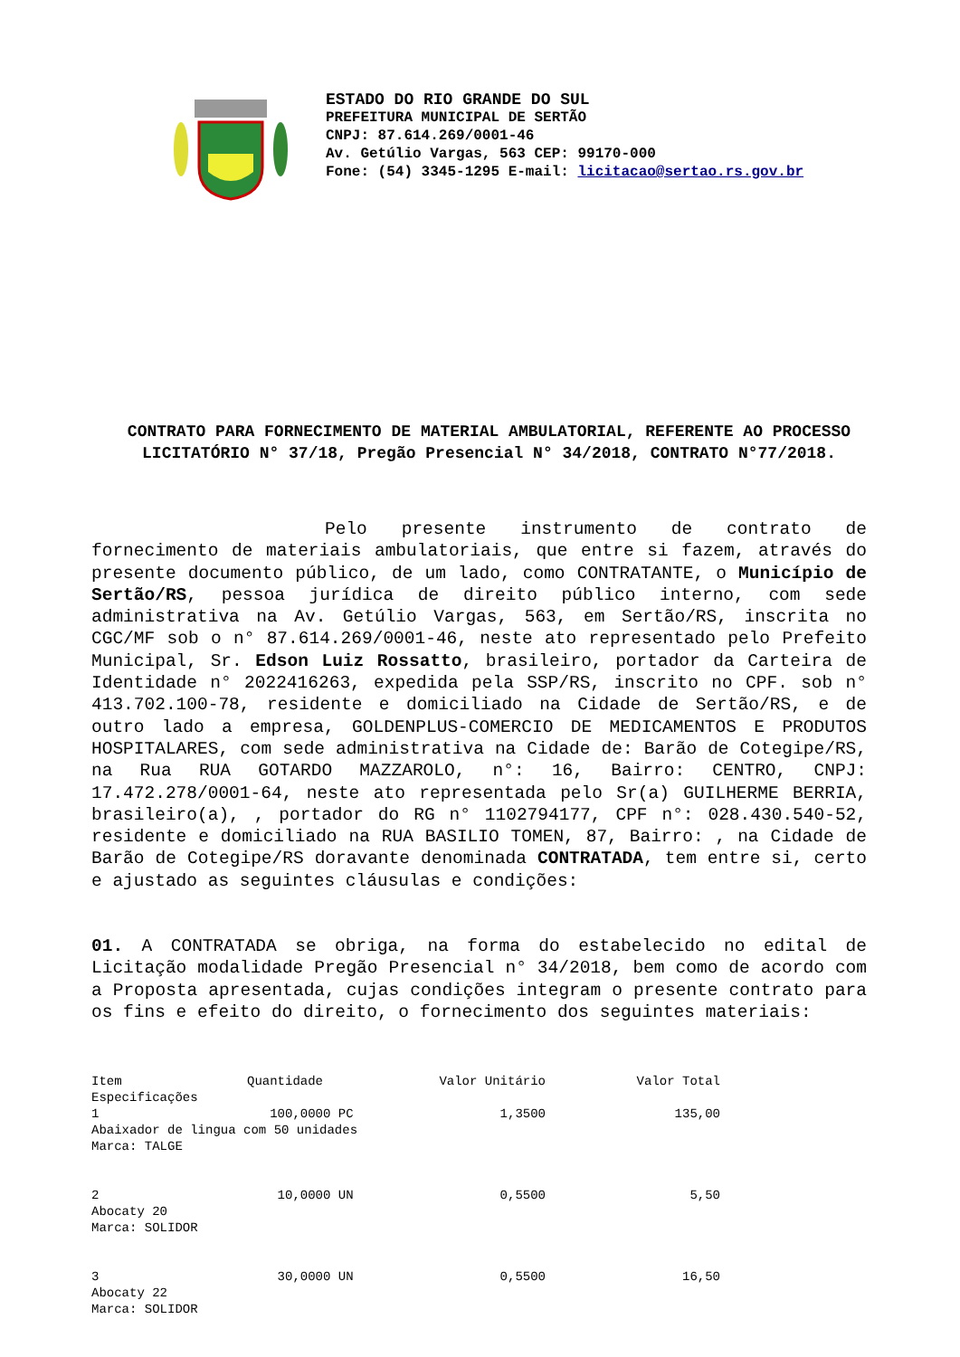ESTADO DO RIO GRANDE DO SUL
PREFEITURA MUNICIPAL DE SERTÃO
CNPJ: 87.614.269/0001-46
Av. Getúlio Vargas, 563 CEP: 99170-000
Fone: (54) 3345-1295 E-mail: licitacao@sertao.rs.gov.br
CONTRATO PARA FORNECIMENTO DE MATERIAL AMBULATORIAL, REFERENTE AO PROCESSO LICITATÓRIO N° 37/18, Pregão Presencial N° 34/2018, CONTRATO N°77/2018.
Pelo presente instrumento de contrato de fornecimento de materiais ambulatoriais, que entre si fazem, através do presente documento público, de um lado, como CONTRATANTE, o Município de Sertão/RS, pessoa jurídica de direito público interno, com sede administrativa na Av. Getúlio Vargas, 563, em Sertão/RS, inscrita no CGC/MF sob o n° 87.614.269/0001-46, neste ato representado pelo Prefeito Municipal, Sr. Edson Luiz Rossatto, brasileiro, portador da Carteira de Identidade n° 2022416263, expedida pela SSP/RS, inscrito no CPF. sob n° 413.702.100-78, residente e domiciliado na Cidade de Sertão/RS, e de outro lado a empresa, GOLDENPLUS-COMERCIO DE MEDICAMENTOS E PRODUTOS HOSPITALARES, com sede administrativa na Cidade de: Barão de Cotegipe/RS, na Rua RUA GOTARDO MAZZAROLO, n°: 16, Bairro: CENTRO, CNPJ: 17.472.278/0001-64, neste ato representada pelo Sr(a) GUILHERME BERRIA, brasileiro(a), , portador do RG n° 1102794177, CPF n°: 028.430.540-52, residente e domiciliado na RUA BASILIO TOMEN, 87, Bairro: , na Cidade de Barão de Cotegipe/RS doravante denominada CONTRATADA, tem entre si, certo e ajustado as seguintes cláusulas e condições:
01. A CONTRATADA se obriga, na forma do estabelecido no edital de Licitação modalidade Pregão Presencial n° 34/2018, bem como de acordo com a Proposta apresentada, cujas condições integram o presente contrato para os fins e efeito do direito, o fornecimento dos seguintes materiais:
| Item | Quantidade | Valor Unitário | Valor Total |
| --- | --- | --- | --- |
| Especificações | | | |
| 1 | 100,0000 PC | 1,3500 | 135,00 |
| Abaixador de lingua com 50 unidades Marca: TALGE | | | |
| 2 | 10,0000 UN | 0,5500 | 5,50 |
| Abocaty 20 Marca: SOLIDOR | | | |
| 3 | 30,0000 UN | 0,5500 | 16,50 |
| Abocaty 22 Marca: SOLIDOR | | | |